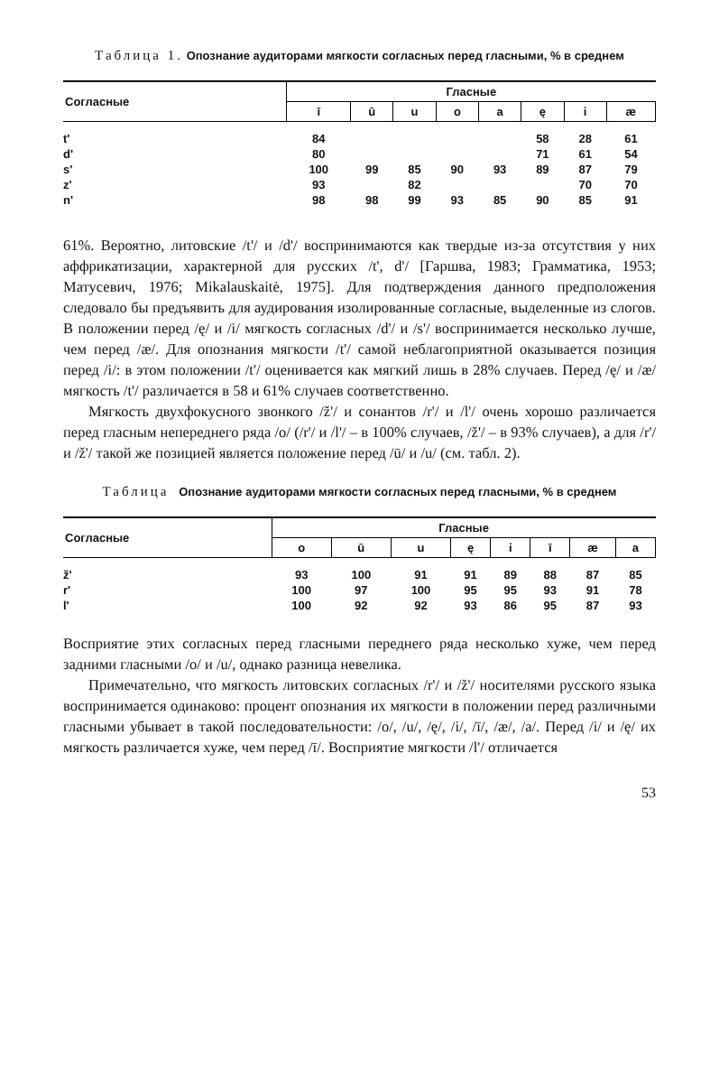Таблица 1. Опознание аудиторами мягкости согласных перед гласными, % в среднем
| Согласные | Гласные | | | | | | | |
| --- | --- | --- | --- | --- | --- | --- | --- | --- |
| | ī | ū | u | o | a | ę | i | æ |
| t' | 84 | | | | | 58 | 28 | 61 |
| d' | 80 | | | | | 71 | 61 | 54 |
| s' | 100 | 99 | 85 | 90 | 93 | 89 | 87 | 79 |
| z' | 93 | | 82 | | | | 70 | 70 |
| n' | 98 | 98 | 99 | 93 | 85 | 90 | 85 | 91 |
61%. Вероятно, литовские /t'/ и /d'/ воспринимаются как твердые из-за отсутствия у них аффрикатизации, характерной для русских /t', d'/ [Гаршва, 1983; Грамматика, 1953; Матусевич, 1976; Mikalauskaitė, 1975]. Для подтверждения данного предположения следовало бы предъявить для аудирования изолированные согласные, выделенные из слогов. В положении перед /ę/ и /i/ мягкость согласных /d'/ и /s'/ воспринимается несколько лучше, чем перед /æ/. Для опознания мягкости /t'/ самой неблагоприятной оказывается позиция перед /i/: в этом положении /t'/ оценивается как мягкий лишь в 28% случаев. Перед /ę/ и /æ/ мягкость /t'/ различается в 58 и 61% случаев соответственно.
Мягкость двухфокусного звонкого /ž'/ и сонантов /r'/ и /l'/ очень хорошо различается перед гласным непереднего ряда /o/ (/r'/ и /l'/ – в 100% случаев, /ž'/ – в 93% случаев), а для /r'/ и /ž'/ такой же позицией является положение перед /ū/ и /u/ (см. табл. 2).
Таблица Опознание аудиторами мягкости согласных перед гласными, % в среднем
| Согласные | Гласные | | | | | | | |
| --- | --- | --- | --- | --- | --- | --- | --- | --- |
| | o | ū | u | ę | i | ī | æ | a |
| ž' | 93 | 100 | 91 | 91 | 89 | 88 | 87 | 85 |
| r' | 100 | 97 | 100 | 95 | 95 | 93 | 91 | 78 |
| l' | 100 | 92 | 92 | 93 | 86 | 95 | 87 | 93 |
Восприятие этих согласных перед гласными переднего ряда несколько хуже, чем перед задними гласными /o/ и /u/, однако разница невелика.
Примечательно, что мягкость литовских согласных /r'/ и /ž'/ носителями русского языка воспринимается одинаково: процент опознания их мягкости в положении перед различными гласными убывает в такой последовательности: /o/, /u/, /ę/, /i/, /ī/, /æ/, /a/. Перед /i/ и /ę/ их мягкость различается хуже, чем перед /ī/. Восприятие мягкости /l'/ отличается
53